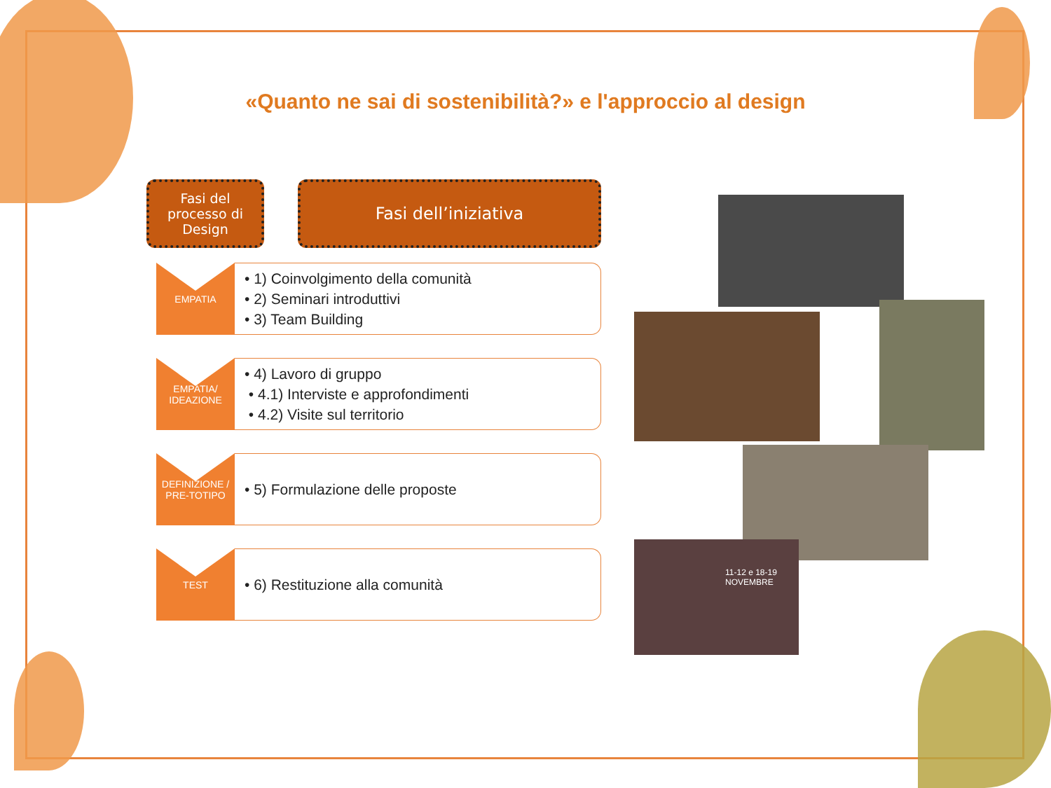«Quanto ne sai di sostenibilità?» e l'approccio al design
Fasi del processo di Design
Fasi dell’iniziativa
EMPATIA
• 1) Coinvolgimento della comunità
• 2) Seminari introduttivi
• 3) Team Building
EMPATIA/
IDEAZIONE
• 4) Lavoro di gruppo
• 4.1) Interviste e approfondimenti
• 4.2) Visite sul territorio
DEFINIZIONE /
PRE-TOTIPO
• 5) Formulazione delle proposte
TEST
• 6) Restituzione alla comunità
11-12 e 18-19 NOVEMBRE